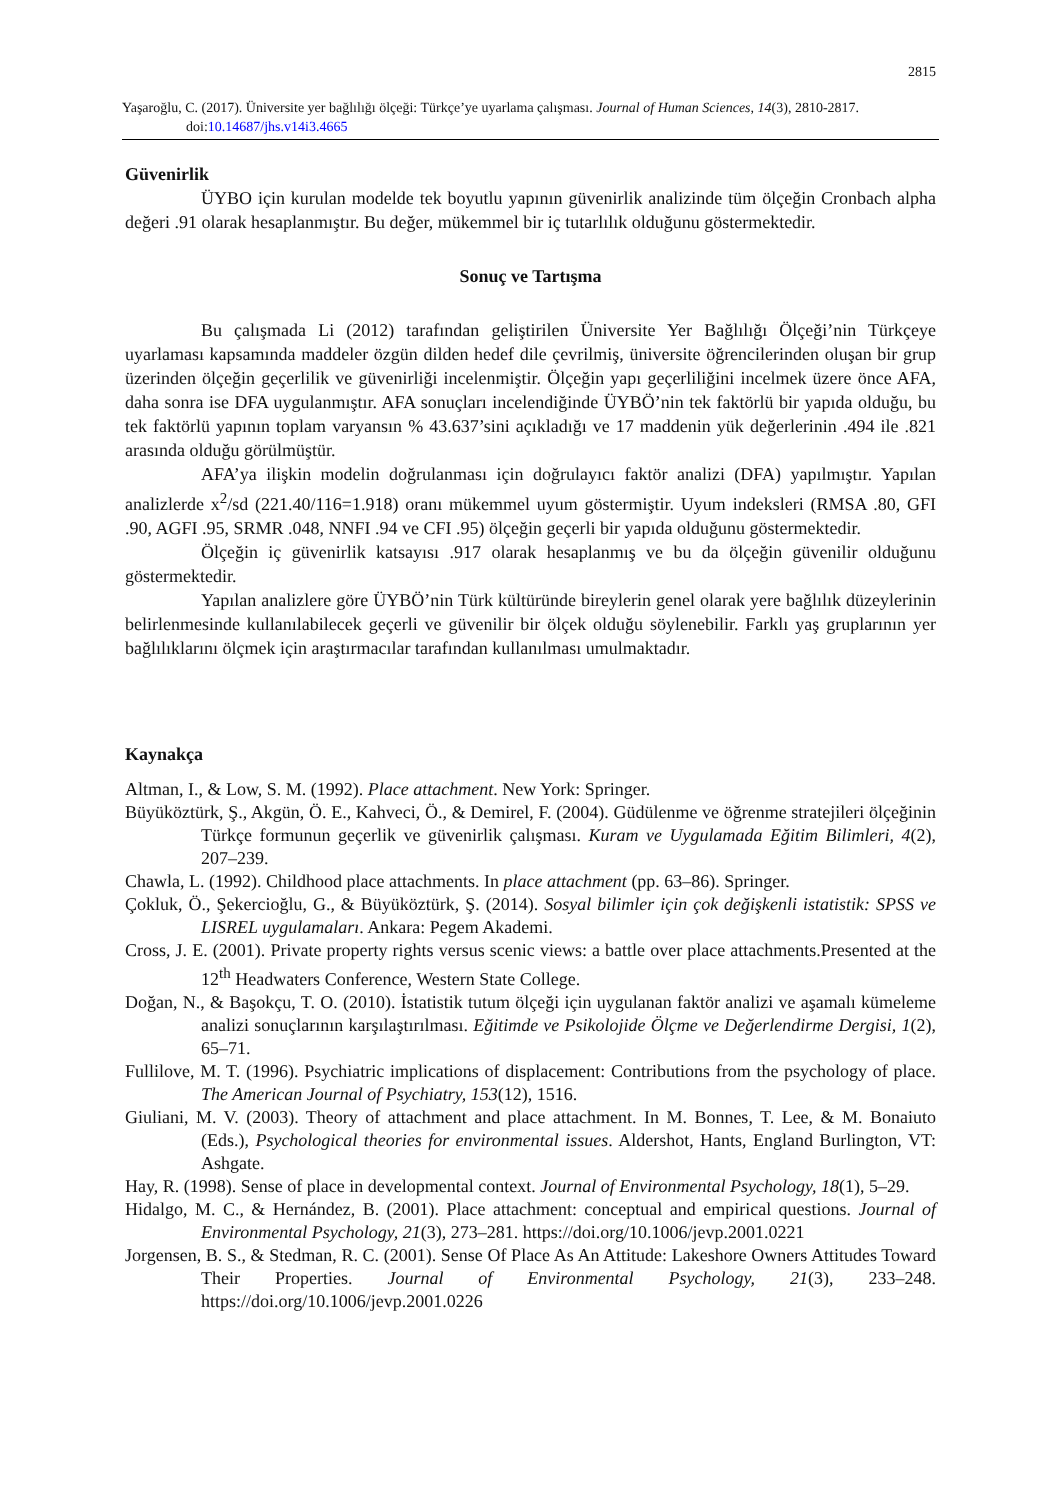2815
Yaşaroğlu, C. (2017). Üniversite yer bağlılığı ölçeği: Türkçe’ye uyarlama çalışması. Journal of Human Sciences, 14(3), 2810-2817. doi:10.14687/jhs.v14i3.4665
Güvenirlik
ÜYBO için kurulan modelde tek boyutlu yapının güvenirlik analizinde tüm ölçeğin Cronbach alpha değeri .91 olarak hesaplanmıştır. Bu değer, mükemmel bir iç tutarlılık olduğunu göstermektedir.
Sonuç ve Tartışma
Bu çalışmada Li (2012) tarafından geliştirilen Üniversite Yer Bağlılığı Ölçeği’nin Türkçeye uyarlaması kapsamında maddeler özgün dilden hedef dile çevrilmiş, üniversite öğrencilerinden oluşan bir grup üzerinden ölçeğin geçerlilik ve güvenirliği incelenmiştir. Ölçeğin yapı geçerliliğini incelmek üzere önce AFA, daha sonra ise DFA uygulanmıştır. AFA sonuçları incelendiğinde ÜYBÖ’nin tek faktörlü bir yapıda olduğu, bu tek faktörlü yapının toplam varyansın % 43.637’sini açıkladığı ve 17 maddenin yük değerlerinin .494 ile .821 arasında olduğu görülmüştür.
AFA’ya ilişkin modelin doğrulanması için doğrulayıcı faktör analizi (DFA) yapılmıştır. Yapılan analizlerde x<sup>2</sup>/sd (221.40/116=1.918) oranı mükemmel uyum göstermiştir. Uyum indeksleri (RMSA .80, GFI .90, AGFI .95, SRMR .048, NNFI .94 ve CFI .95) ölçeğin geçerli bir yapıda olduğunu göstermektedir.
Ölçeğin iç güvenirlik katsayısı .917 olarak hesaplanmış ve bu da ölçeğin güvenilir olduğunu göstermektedir.
Yapılan analizlere göre ÜYBÖ’nin Türk kültüründe bireylerin genel olarak yere bağlılık düzeylerinin belirlenmesinde kullanılabilecek geçerli ve güvenilir bir ölçek olduğu söylenebilir. Farklı yaş gruplarının yer bağlılıklarını ölçmek için araştırmacılar tarafından kullanılması umulmaktadır.
Kaynakça
Altman, I., & Low, S. M. (1992). Place attachment. New York: Springer.
Büyüköztürk, Ş., Akgün, Ö. E., Kahveci, Ö., & Demirel, F. (2004). Güdülenme ve öğrenme stratejileri ölçeğinin Türkçe formunun geçerlik ve güvenirlik çalışması. Kuram ve Uygulamada Eğitim Bilimleri, 4(2), 207–239.
Chawla, L. (1992). Childhood place attachments. In place attachment (pp. 63–86). Springer.
Çokluk, Ö., Şekercioğlu, G., & Büyüköztürk, Ş. (2014). Sosyal bilimler için çok değişkenli istatistik: SPSS ve LISREL uygulamaları. Ankara: Pegem Akademi.
Cross, J. E. (2001). Private property rights versus scenic views: a battle over place attachments.Presented at the 12<sup>th</sup> Headwaters Conference, Western State College.
Doğan, N., & Başokçu, T. O. (2010). İstatistik tutum ölçeği için uygulanan faktör analizi ve aşamalı kümeleme analizi sonuçlarının karşılaştırılması. Eğitimde ve Psikolojide Ölçme ve Değerlendirme Dergisi, 1(2), 65–71.
Fullilove, M. T. (1996). Psychiatric implications of displacement: Contributions from the psychology of place. The American Journal of Psychiatry, 153(12), 1516.
Giuliani, M. V. (2003). Theory of attachment and place attachment. In M. Bonnes, T. Lee, & M. Bonaiuto (Eds.), Psychological theories for environmental issues. Aldershot, Hants, England Burlington, VT: Ashgate.
Hay, R. (1998). Sense of place in developmental context. Journal of Environmental Psychology, 18(1), 5–29.
Hidalgo, M. C., & Hernández, B. (2001). Place attachment: conceptual and empirical questions. Journal of Environmental Psychology, 21(3), 273–281. https://doi.org/10.1006/jevp.2001.0221
Jorgensen, B. S., & Stedman, R. C. (2001). Sense Of Place As An Attitude: Lakeshore Owners Attitudes Toward Their Properties. Journal of Environmental Psychology, 21(3), 233–248. https://doi.org/10.1006/jevp.2001.0226